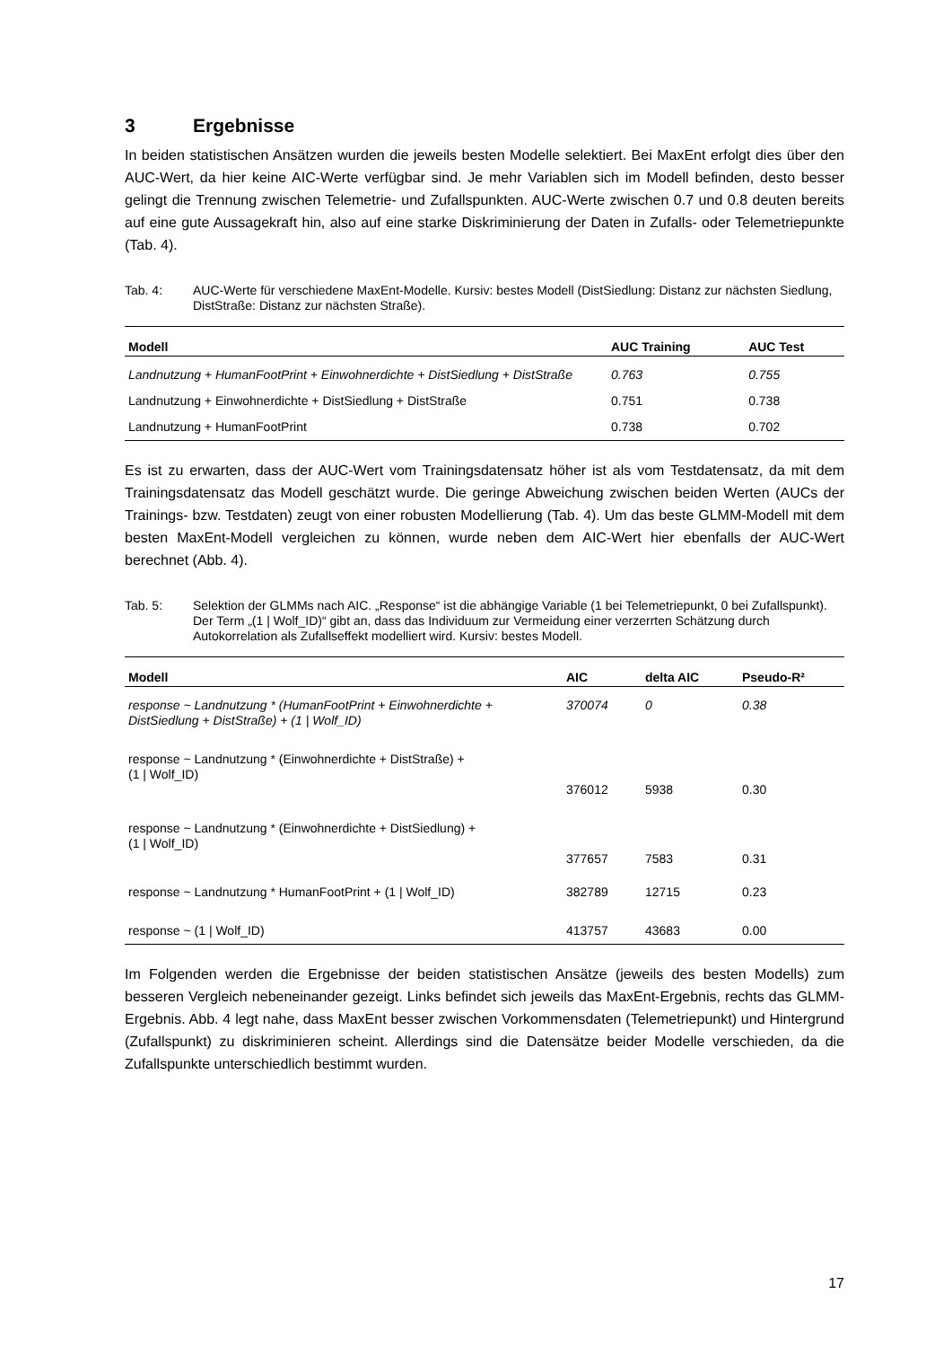3 Ergebnisse
In beiden statistischen Ansätzen wurden die jeweils besten Modelle selektiert. Bei MaxEnt erfolgt dies über den AUC-Wert, da hier keine AIC-Werte verfügbar sind. Je mehr Variablen sich im Modell befinden, desto besser gelingt die Trennung zwischen Telemetrie- und Zufallspunkten. AUC-Werte zwischen 0.7 und 0.8 deuten bereits auf eine gute Aussagekraft hin, also auf eine starke Diskriminierung der Daten in Zufalls- oder Telemetriepunkte (Tab. 4).
Tab. 4: AUC-Werte für verschiedene MaxEnt-Modelle. Kursiv: bestes Modell (DistSiedlung: Distanz zur nächsten Siedlung, DistStraße: Distanz zur nächsten Straße).
| Modell | AUC Training | AUC Test |
| --- | --- | --- |
| Landnutzung + HumanFootPrint + Einwohnerdichte + DistSiedlung + DistStraße | 0.763 | 0.755 |
| Landnutzung + Einwohnerdichte + DistSiedlung + DistStraße | 0.751 | 0.738 |
| Landnutzung + HumanFootPrint | 0.738 | 0.702 |
Es ist zu erwarten, dass der AUC-Wert vom Trainingsdatensatz höher ist als vom Testdatensatz, da mit dem Trainingsdatensatz das Modell geschätzt wurde. Die geringe Abweichung zwischen beiden Werten (AUCs der Trainings- bzw. Testdaten) zeugt von einer robusten Modellierung (Tab. 4). Um das beste GLMM-Modell mit dem besten MaxEnt-Modell vergleichen zu können, wurde neben dem AIC-Wert hier ebenfalls der AUC-Wert berechnet (Abb. 4).
Tab. 5: Selektion der GLMMs nach AIC. „Response“ ist die abhängige Variable (1 bei Telemetriepunkt, 0 bei Zufallspunkt). Der Term „(1 | Wolf_ID)“ gibt an, dass das Individuum zur Vermeidung einer verzerrten Schätzung durch Autokorrelation als Zufallseffekt modelliert wird. Kursiv: bestes Modell.
| Modell | AIC | delta AIC | Pseudo-R² |
| --- | --- | --- | --- |
| response ~ Landnutzung * (HumanFootPrint + Einwohnerdichte + DistSiedlung + DistStraße) + (1 / Wolf_ID) | 370074 | 0 | 0.38 |
| response ~ Landnutzung * (Einwohnerdichte + DistStraße) + (1 / Wolf_ID) | 376012 | 5938 | 0.30 |
| response ~ Landnutzung * (Einwohnerdichte + DistSiedlung) + (1 / Wolf_ID) | 377657 | 7583 | 0.31 |
| response ~ Landnutzung * HumanFootPrint + (1 / Wolf_ID) | 382789 | 12715 | 0.23 |
| response ~ (1 / Wolf_ID) | 413757 | 43683 | 0.00 |
Im Folgenden werden die Ergebnisse der beiden statistischen Ansätze (jeweils des besten Modells) zum besseren Vergleich nebeneinander gezeigt. Links befindet sich jeweils das MaxEnt-Ergebnis, rechts das GLMM-Ergebnis. Abb. 4 legt nahe, dass MaxEnt besser zwischen Vorkommensdaten (Telemetriepunkt) und Hintergrund (Zufallspunkt) zu diskriminieren scheint. Allerdings sind die Datensätze beider Modelle verschieden, da die Zufallspunkte unterschiedlich bestimmt wurden.
17